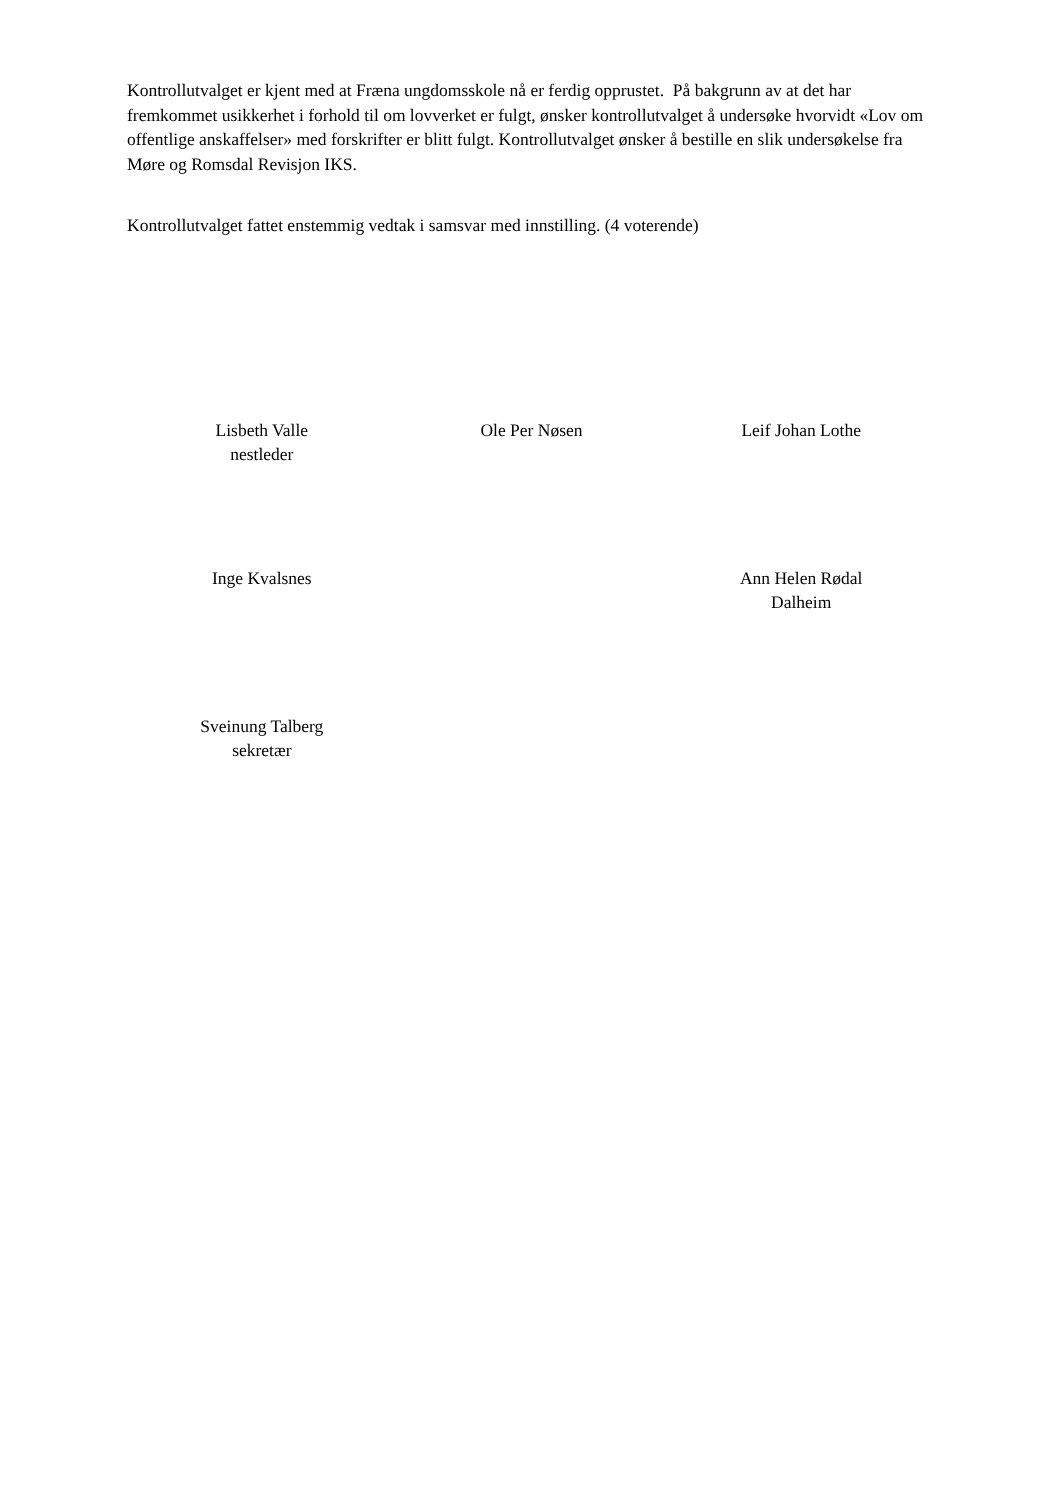Kontrollutvalget er kjent med at Fræna ungdomsskole nå er ferdig opprustet. På bakgrunn av at det har fremkommet usikkerhet i forhold til om lovverket er fulgt, ønsker kontrollutvalget å undersøke hvorvidt «Lov om offentlige anskaffelser» med forskrifter er blitt fulgt. Kontrollutvalget ønsker å bestille en slik undersøkelse fra Møre og Romsdal Revisjon IKS.
Kontrollutvalget fattet enstemmig vedtak i samsvar med innstilling. (4 voterende)
| Lisbeth Valle nestleder | Ole Per Nøsen | Leif Johan Lothe |
| Inge Kvalsnes | | Ann Helen Rødal Dalheim |
| Sveinung Talberg sekretær | | |